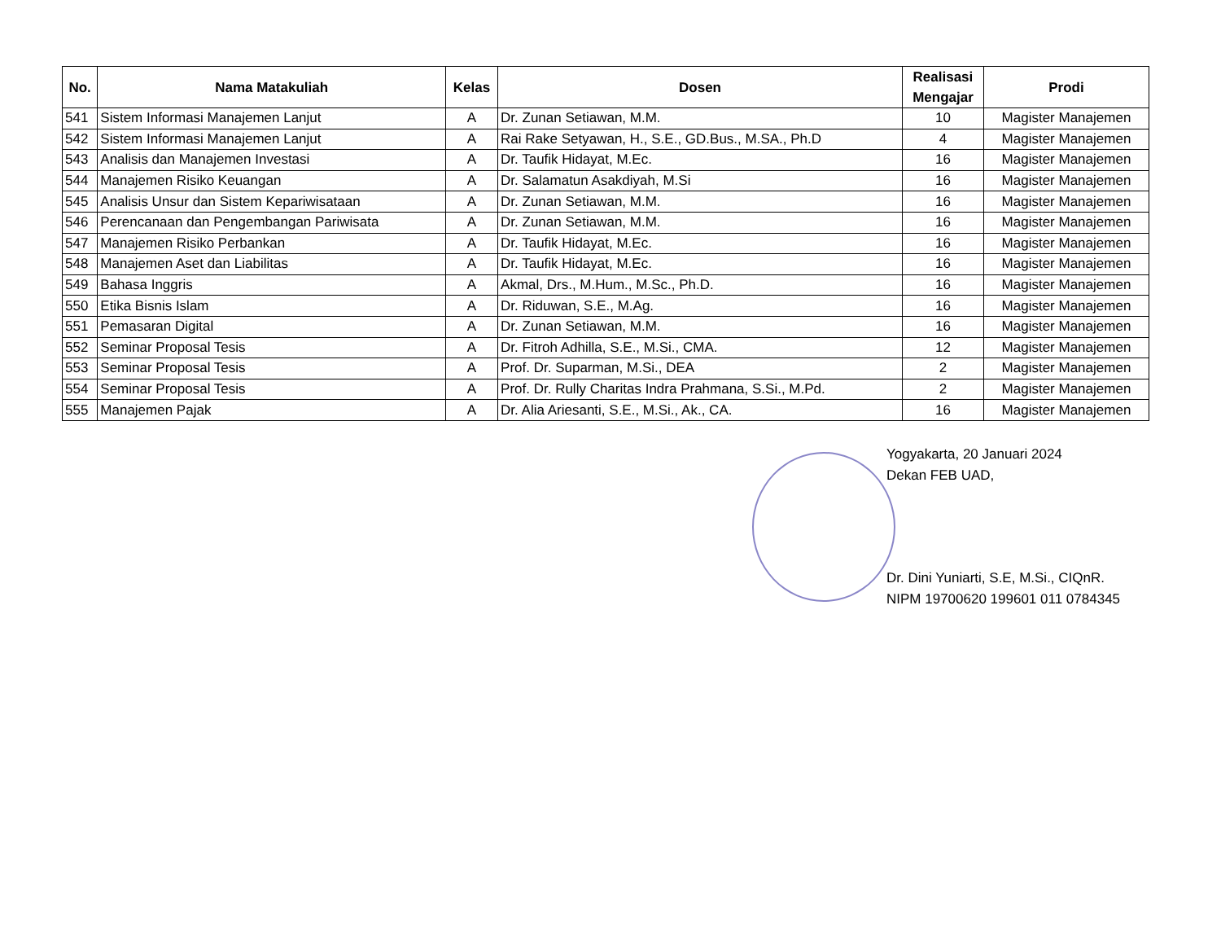| No. | Nama Matakuliah | Kelas | Dosen | Realisasi Mengajar | Prodi |
| --- | --- | --- | --- | --- | --- |
| 541 | Sistem Informasi Manajemen Lanjut | A | Dr. Zunan Setiawan, M.M. | 10 | Magister Manajemen |
| 542 | Sistem Informasi Manajemen Lanjut | A | Rai Rake Setyawan, H., S.E., GD.Bus., M.SA., Ph.D | 4 | Magister Manajemen |
| 543 | Analisis dan Manajemen Investasi | A | Dr. Taufik Hidayat, M.Ec. | 16 | Magister Manajemen |
| 544 | Manajemen Risiko Keuangan | A | Dr. Salamatun Asakdiyah, M.Si | 16 | Magister Manajemen |
| 545 | Analisis Unsur dan Sistem Kepariwisataan | A | Dr. Zunan Setiawan, M.M. | 16 | Magister Manajemen |
| 546 | Perencanaan dan Pengembangan Pariwisata | A | Dr. Zunan Setiawan, M.M. | 16 | Magister Manajemen |
| 547 | Manajemen Risiko Perbankan | A | Dr. Taufik Hidayat, M.Ec. | 16 | Magister Manajemen |
| 548 | Manajemen Aset dan Liabilitas | A | Dr. Taufik Hidayat, M.Ec. | 16 | Magister Manajemen |
| 549 | Bahasa Inggris | A | Akmal, Drs., M.Hum., M.Sc., Ph.D. | 16 | Magister Manajemen |
| 550 | Etika Bisnis Islam | A | Dr. Riduwan, S.E., M.Ag. | 16 | Magister Manajemen |
| 551 | Pemasaran Digital | A | Dr. Zunan Setiawan, M.M. | 16 | Magister Manajemen |
| 552 | Seminar Proposal Tesis | A | Dr. Fitroh Adhilla, S.E., M.Si., CMA. | 12 | Magister Manajemen |
| 553 | Seminar Proposal Tesis | A | Prof. Dr. Suparman, M.Si., DEA | 2 | Magister Manajemen |
| 554 | Seminar Proposal Tesis | A | Prof. Dr. Rully Charitas Indra Prahmana, S.Si., M.Pd. | 2 | Magister Manajemen |
| 555 | Manajemen Pajak | A | Dr. Alia Ariesanti, S.E., M.Si., Ak., CA. | 16 | Magister Manajemen |
Yogyakarta, 20 Januari 2024
Dekan FEB UAD,
Dr. Dini Yuniarti, S.E, M.Si., CIQnR.
NIPM 19700620 199601 011 0784345